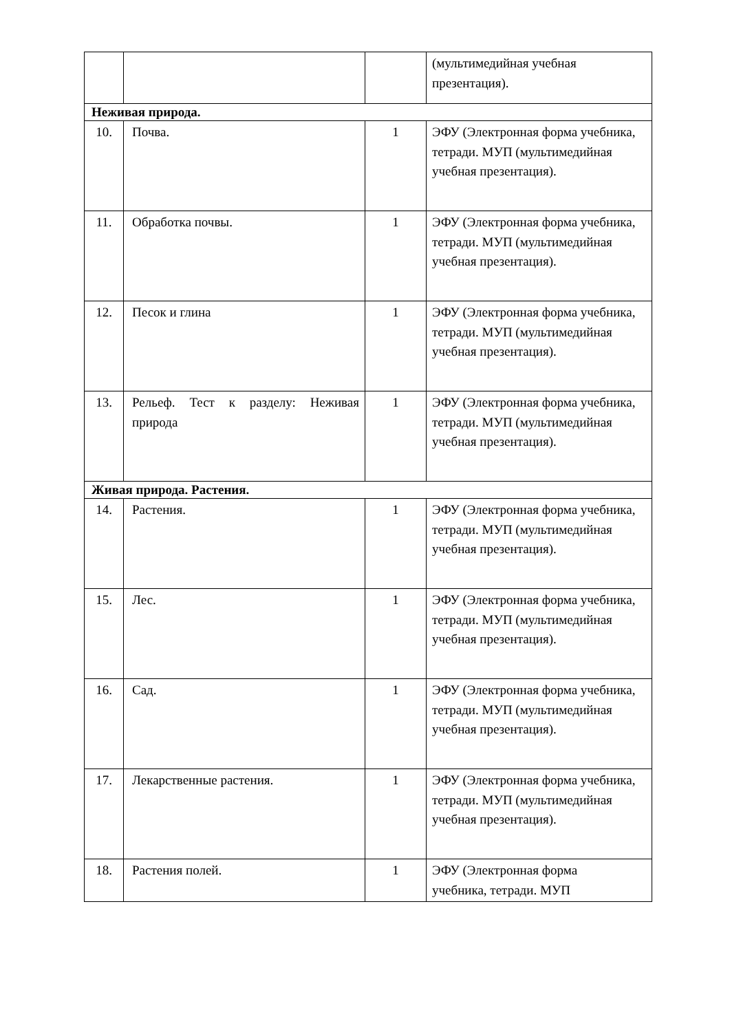| | | | (мультимедийная учебная презентация). |
| Неживая природа. | | | |
| 10. | Почва. | 1 | ЭФУ (Электронная форма учебника, тетради. МУП (мультимедийная учебная презентация). |
| 11. | Обработка почвы. | 1 | ЭФУ (Электронная форма учебника, тетради. МУП (мультимедийная учебная презентация). |
| 12. | Песок и глина | 1 | ЭФУ (Электронная форма учебника, тетради. МУП (мультимедийная учебная презентация). |
| 13. | Рельеф. Тест к разделу: Неживая природа | 1 | ЭФУ (Электронная форма учебника, тетради. МУП (мультимедийная учебная презентация). |
| Живая природа. Растения. | | | |
| 14. | Растения. | 1 | ЭФУ (Электронная форма учебника, тетради. МУП (мультимедийная учебная презентация). |
| 15. | Лес. | 1 | ЭФУ (Электронная форма учебника, тетради. МУП (мультимедийная учебная презентация). |
| 16. | Сад. | 1 | ЭФУ (Электронная форма учебника, тетради. МУП (мультимедийная учебная презентация). |
| 17. | Лекарственные растения. | 1 | ЭФУ (Электронная форма учебника, тетради. МУП (мультимедийная учебная презентация). |
| 18. | Растения полей. | 1 | ЭФУ (Электронная форма учебника, тетради. МУП |